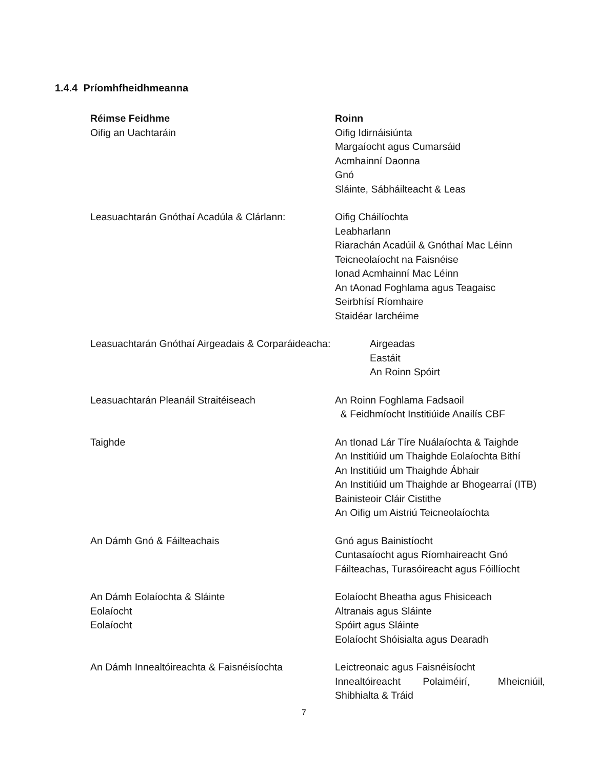1.4.4 Príomhfheidhmeanna
| Réimse Feidhme | Roinn |
| --- | --- |
| Oifig an Uachtaráin | Oifig Idirnáisiúnta Margaíocht agus Cumarsáid Acmhainní Daonna Gnó Sláinte, Sábháilteacht & Leas |
| Leasuachtarán Gnóthaí Acadúla & Clárlann: | Oifig Cháilíochta Leabharlann Riarachán Acadúil & Gnóthaí Mac Léinn Teicneolaíocht na Faisnéise Ionad Acmhainní Mac Léinn An tAonad Foghlama agus Teagaisc Seirbhísí Ríomhaire Staidéar Iarchéime |
| Leasuachtarán Gnóthaí Airgeadais & Corparáideacha: Airgeadas Eastáit An Roinn Spóirt | |
| Leasuachtarán Pleanáil Straitéiseach | An Roinn Foghlama Fadsaoil & Feidhmíocht Institiúide Anailís CBF |
| Taighde | An tIonad Lár Tíre Nuálaíochta & Taighde An Institiúid um Thaighde Eolaíochta Bithí An Institiúid um Thaighde Ábhair An Institiúid um Thaighde ar Bhogearraí (ITB) Bainisteoir Cláir Cistithe An Oifig um Aistriú Teicneolaíochta |
| An Dámh Gnó & Fáilteachais | Gnó agus Bainistíocht Cuntasaíocht agus Ríomhaireacht Gnó Fáilteachas, Turasóireacht agus Fóillíocht |
| An Dámh Eolaíochta & Sláinte Eolaíocht Eolaíocht | Eolaíocht Bheatha agus Fhisiceach Altranais agus Sláinte Spóirt agus Sláinte Eolaíocht Shóisialta agus Dearadh |
| An Dámh Innealtóireachta & Faisnéisíochta | Leictreonaic agus Faisnéisíocht Innealtóireacht Polaiméirí, Mheicniúil, Shibhialta & Tráid |
7